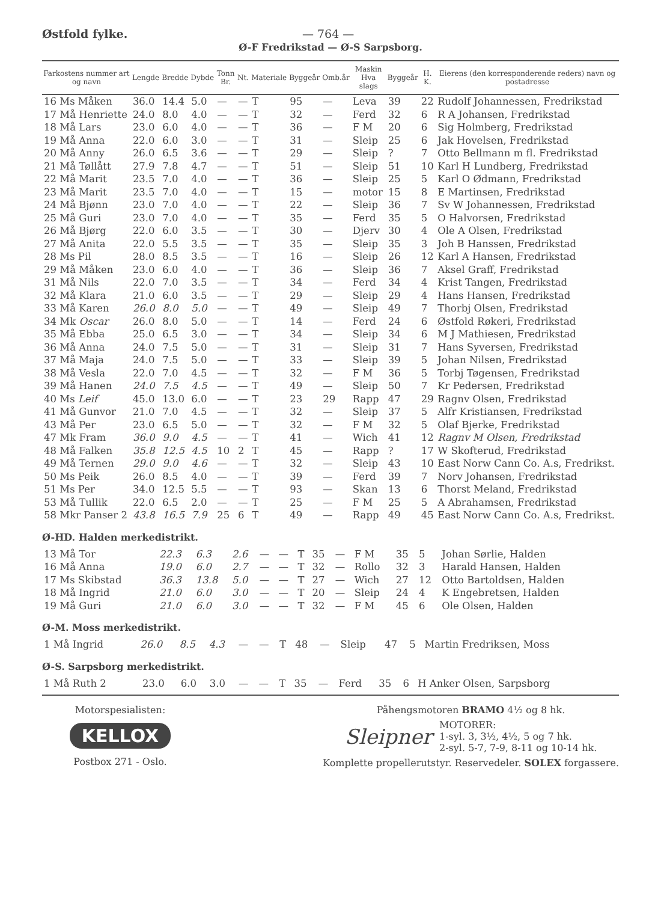Østfold fylke. — 764 —
Ø-F Fredrikstad — Ø-S Sarpsborg.
| Farkostens nummer art og navn | Lengde | Bredde | Dybde | Tonn Br. | Nt. | Materiale | Byggeår | Omb.år | Maskin Hva slags | Byggeår | H. K. | Eierens (den korresponderende reders) navn og postadresse |
| --- | --- | --- | --- | --- | --- | --- | --- | --- | --- | --- | --- | --- |
| 16 Ms Måken | 36.0 | 14.4 | 5.0 | — | — | T | 95 | — | Leva | 39 | 22 | Rudolf Johannessen, Fredrikstad |
| 17 Må Henriette | 24.0 | 8.0 | 4.0 | — | — | T | 32 | — | Ferd | 32 | 6 | R A Johansen, Fredrikstad |
| 18 Må Lars | 23.0 | 6.0 | 4.0 | — | — | T | 36 | — | F M | 20 | 6 | Sig Holmberg, Fredrikstad |
| 19 Må Anna | 22.0 | 6.0 | 3.0 | — | — | T | 31 | — | Sleip | 25 | 6 | Jak Hovelsen, Fredrikstad |
| 20 Må Anny | 26.0 | 6.5 | 3.6 | — | — | T | 29 | — | Sleip | ? | 7 | Otto Bellmann m fl. Fredrikstad |
| 21 Må Tøllått | 27.9 | 7.8 | 4.7 | — | — | T | 51 | — | Sleip | 51 | 10 | Karl H Lundberg, Fredrikstad |
| 22 Må Marit | 23.5 | 7.0 | 4.0 | — | — | T | 36 | — | Sleip | 25 | 5 | Karl O Ødmann, Fredrikstad |
| 23 Må Marit | 23.5 | 7.0 | 4.0 | — | — | T | 15 | — | motor | 15 | 8 | E Martinsen, Fredrikstad |
| 24 Må Bjønn | 23.0 | 7.0 | 4.0 | — | — | T | 22 | — | Sleip | 36 | 7 | Sv W Johannessen, Fredrikstad |
| 25 Må Guri | 23.0 | 7.0 | 4.0 | — | — | T | 35 | — | Ferd | 35 | 5 | O Halvorsen, Fredrikstad |
| 26 Må Bjørg | 22.0 | 6.0 | 3.5 | — | — | T | 30 | — | Djerv | 30 | 4 | Ole A Olsen, Fredrikstad |
| 27 Må Anita | 22.0 | 5.5 | 3.5 | — | — | T | 35 | — | Sleip | 35 | 3 | Joh B Hanssen, Fredrikstad |
| 28 Ms Pil | 28.0 | 8.5 | 3.5 | — | — | T | 16 | — | Sleip | 26 | 12 | Karl A Hansen, Fredrikstad |
| 29 Må Måken | 23.0 | 6.0 | 4.0 | — | — | T | 36 | — | Sleip | 36 | 7 | Aksel Graff, Fredrikstad |
| 31 Må Nils | 22.0 | 7.0 | 3.5 | — | — | T | 34 | — | Ferd | 34 | 4 | Krist Tangen, Fredrikstad |
| 32 Må Klara | 21.0 | 6.0 | 3.5 | — | — | T | 29 | — | Sleip | 29 | 4 | Hans Hansen, Fredrikstad |
| 33 Må Karen | 26.0 | 8.0 | 5.0 | — | — | T | 49 | — | Sleip | 49 | 7 | Thorbj Olsen, Fredrikstad |
| 34 Mk Oscar | 26.0 | 8.0 | 5.0 | — | — | T | 14 | — | Ferd | 24 | 6 | Østfold Røkeri, Fredrikstad |
| 35 Må Ebba | 25.0 | 6.5 | 3.0 | — | — | T | 34 | — | Sleip | 34 | 6 | M J Mathiesen, Fredrikstad |
| 36 Må Anna | 24.0 | 7.5 | 5.0 | — | — | T | 31 | — | Sleip | 31 | 7 | Hans Syversen, Fredrikstad |
| 37 Må Maja | 24.0 | 7.5 | 5.0 | — | — | T | 33 | — | Sleip | 39 | 5 | Johan Nilsen, Fredrikstad |
| 38 Må Vesla | 22.0 | 7.0 | 4.5 | — | — | T | 32 | — | F M | 36 | 5 | Torbj Tøgensen, Fredrikstad |
| 39 Må Hanen | 24.0 | 7.5 | 4.5 | — | — | T | 49 | — | Sleip | 50 | 7 | Kr Pedersen, Fredrikstad |
| 40 Ms Leif | 45.0 | 13.0 | 6.0 | — | — | T | 23 | 29 | Rapp | 47 | 29 | Ragnv Olsen, Fredrikstad |
| 41 Må Gunvor | 21.0 | 7.0 | 4.5 | — | — | T | 32 | — | Sleip | 37 | 5 | Alfr Kristiansen, Fredrikstad |
| 43 Må Per | 23.0 | 6.5 | 5.0 | — | — | T | 32 | — | F M | 32 | 5 | Olaf Bjerke, Fredrikstad |
| 47 Mk Fram | 36.0 | 9.0 | 4.5 | — | — | T | 41 | — | Wich | 41 | 12 | Ragnv M Olsen, Fredrikstad |
| 48 Må Falken | 35.8 | 12.5 | 4.5 | 10 | 2 | T | 45 | — | Rapp | ? | 17 | W Skofterud, Fredrikstad |
| 49 Må Ternen | 29.0 | 9.0 | 4.6 | — | — | T | 32 | — | Sleip | 43 | 10 | East Norw Cann Co. A.s, Fredrikst. |
| 50 Ms Peik | 26.0 | 8.5 | 4.0 | — | — | T | 39 | — | Ferd | 39 | 7 | Norv Johansen, Fredrikstad |
| 51 Ms Per | 34.0 | 12.5 | 5.5 | — | — | T | 93 | — | Skan | 13 | 6 | Thorst Meland, Fredrikstad |
| 53 Må Tullik | 22.0 | 6.5 | 2.0 | — | — | T | 25 | — | F M | 25 | 5 | A Abrahamsen, Fredrikstad |
| 58 Mkr Panser 2 | 43.8 | 16.5 | 7.9 | 25 | 6 | T | 49 | — | Rapp | 49 | 45 | East Norw Cann Co. A.s, Fredrikst. |
Ø-HD. Halden merkedistrikt.
| 13 Må Tor | 22.3 | 6.3 | 2.6 | — | — | T | 35 | — | F M | 35 | 5 | Johan Sørlie, Halden |
| 16 Må Anna | 19.0 | 6.0 | 2.7 | — | — | T | 32 | — | Rollo | 32 | 3 | Harald Hansen, Halden |
| 17 Ms Skibstad | 36.3 | 13.8 | 5.0 | — | — | T | 27 | — | Wich | 27 | 12 | Otto Bartoldsen, Halden |
| 18 Må Ingrid | 21.0 | 6.0 | 3.0 | — | — | T | 20 | — | Sleip | 24 | 4 | K Engebretsen, Halden |
| 19 Må Guri | 21.0 | 6.0 | 3.0 | — | — | T | 32 | — | F M | 45 | 6 | Ole Olsen, Halden |
Ø-M. Moss merkedistrikt.
| 1 Må Ingrid | 26.0 | 8.5 | 4.3 | — | — | T | 48 | — | Sleip | 47 | 5 | Martin Fredriksen, Moss |
Ø-S. Sarpsborg merkedistrikt.
| 1 Må Ruth 2 | 23.0 | 6.0 | 3.0 | — | — | T | 35 | — | Ferd | 35 | 6 | H Anker Olsen, Sarpsborg |
Motorspesialisten:
KELLOX
Postbox 271 - Oslo.
Påhengsmotoren BRAMO 4½ og 8 hk.
Sleipner MOTORER:
1-syl. 3, 3½, 4½, 5 og 7 hk.
2-syl. 5-7, 7-9, 8-11 og 10-14 hk.
Komplette propellerutstyr. Reservedeler. SOLEX forgassere.